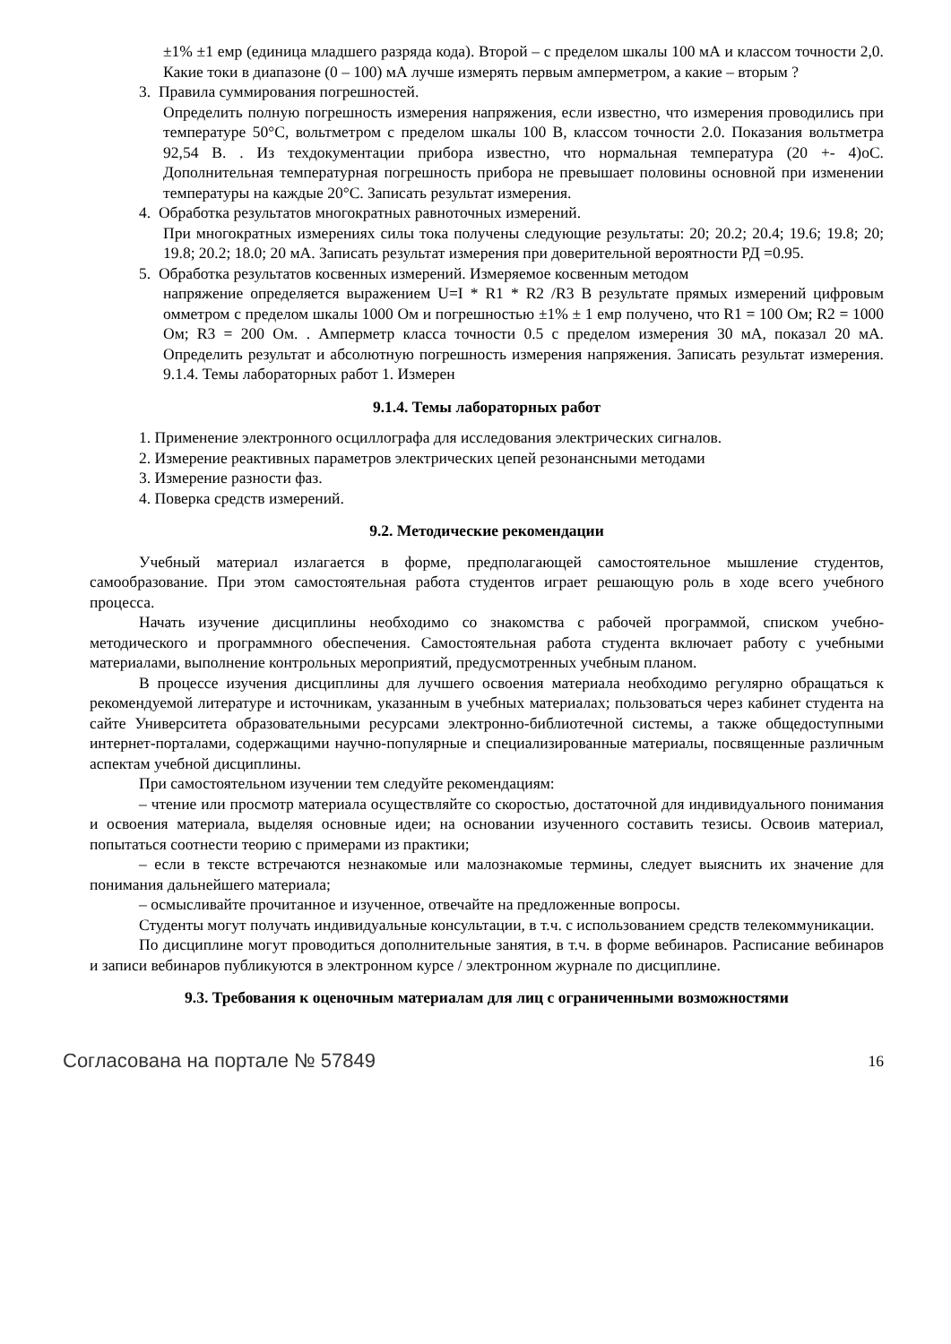±1% ±1 емр (единица младшего разряда кода). Второй – с пределом шкалы 100 мА и классом точности 2,0. Какие токи в диапазоне (0 – 100) мА лучше измерять первым амперметром, а какие – вторым ?
3. Правила суммирования погрешностей.
Определить полную погрешность измерения напряжения, если известно, что измерения проводились при температуре 50°С, вольтметром с пределом шкалы 100 В, классом точности 2.0. Показания вольтметра 92,54 В. . Из техдокументации прибора известно, что нормальная температура (20 +- 4)оС. Дополнительная температурная погрешность прибора не превышает половины основной при изменении температуры на каждые 20°С. Записать результат измерения.
4. Обработка результатов многократных равноточных измерений.
При многократных измерениях силы тока получены следующие результаты: 20; 20.2; 20.4; 19.6; 19.8; 20; 19.8; 20.2; 18.0; 20 мА. Записать результат измерения при доверительной вероятности РД =0.95.
5. Обработка результатов косвенных измерений. Измеряемое косвенным методом
напряжение определяется выражением U=I * R1 * R2 /R3 В результате прямых измерений цифровым омметром с пределом шкалы 1000 Ом и погрешностью ±1% ± 1 емр получено, что R1 = 100 Ом; R2 = 1000 Ом; R3 = 200 Ом. . Амперметр класса точности 0.5 с пределом измерения 30 мА, показал 20 мА. Определить результат и абсолютную погрешность измерения напряжения. Записать результат измерения. 9.1.4. Темы лабораторных работ 1. Измерен
9.1.4. Темы лабораторных работ
1. Применение электронного осциллографа для исследования электрических сигналов.
2. Измерение реактивных параметров электрических цепей резонансными методами
3. Измерение разности фаз.
4. Поверка средств измерений.
9.2. Методические рекомендации
Учебный материал излагается в форме, предполагающей самостоятельное мышление студентов, самообразование. При этом самостоятельная работа студентов играет решающую роль в ходе всего учебного процесса.
Начать изучение дисциплины необходимо со знакомства с рабочей программой, списком учебно-методического и программного обеспечения. Самостоятельная работа студента включает работу с учебными материалами, выполнение контрольных мероприятий, предусмотренных учебным планом.
В процессе изучения дисциплины для лучшего освоения материала необходимо регулярно обращаться к рекомендуемой литературе и источникам, указанным в учебных материалах; пользоваться через кабинет студента на сайте Университета образовательными ресурсами электронно-библиотечной системы, а также общедоступными интернет-порталами, содержащими научно-популярные и специализированные материалы, посвященные различным аспектам учебной дисциплины.
При самостоятельном изучении тем следуйте рекомендациям:
– чтение или просмотр материала осуществляйте со скоростью, достаточной для индивидуального понимания и освоения материала, выделяя основные идеи; на основании изученного составить тезисы. Освоив материал, попытаться соотнести теорию с примерами из практики;
– если в тексте встречаются незнакомые или малознакомые термины, следует выяснить их значение для понимания дальнейшего материала;
– осмысливайте прочитанное и изученное, отвечайте на предложенные вопросы.
Студенты могут получать индивидуальные консультации, в т.ч. с использованием средств телекоммуникации.
По дисциплине могут проводиться дополнительные занятия, в т.ч. в форме вебинаров. Расписание вебинаров и записи вебинаров публикуются в электронном курсе / электронном журнале по дисциплине.
9.3. Требования к оценочным материалам для лиц с ограниченными возможностями
Согласована на портале № 57849 16